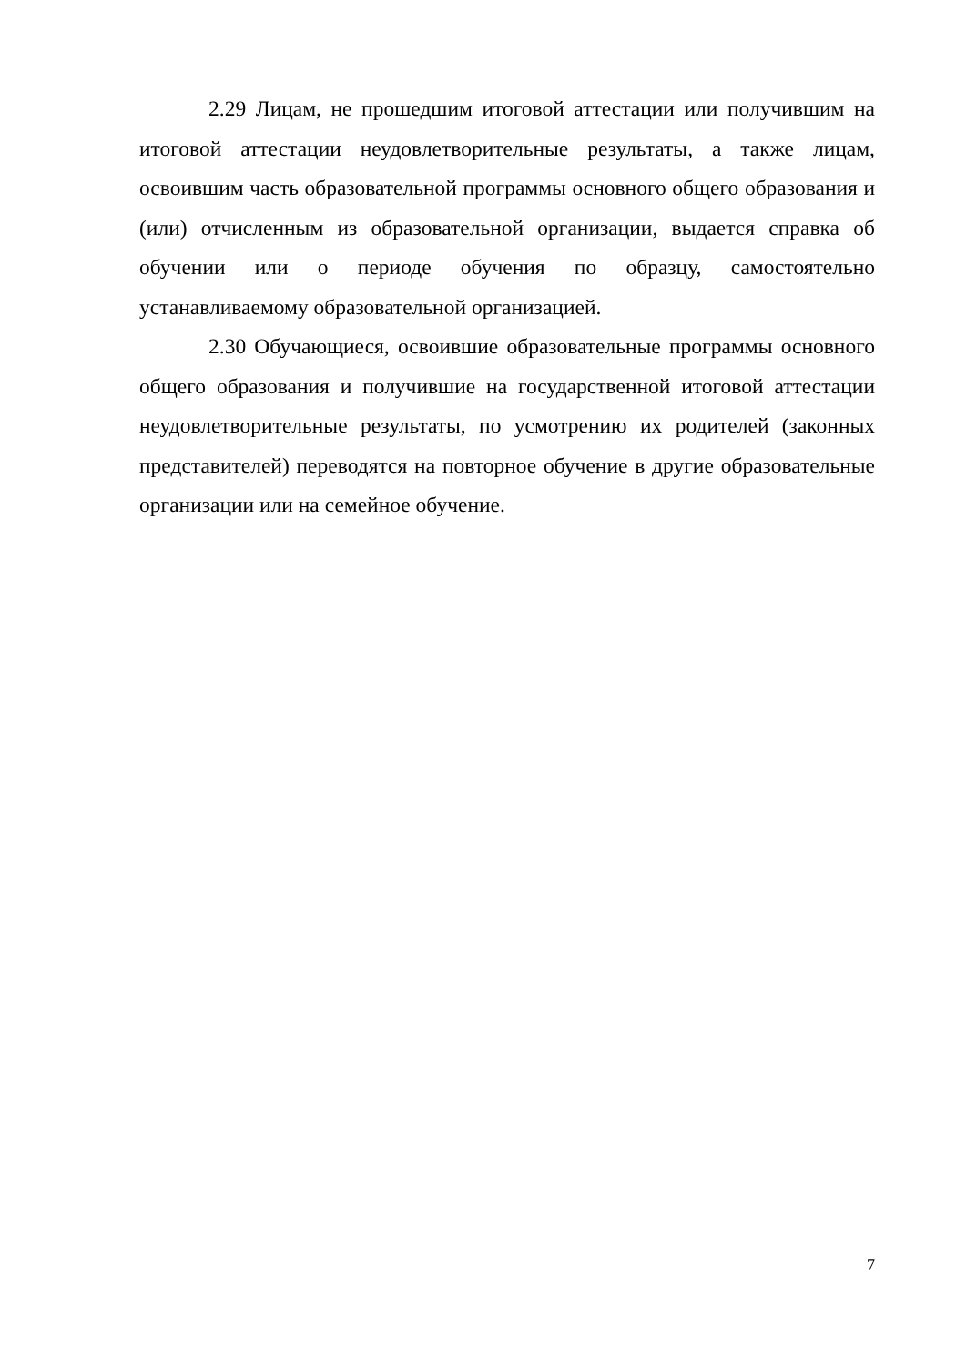2.29 Лицам, не прошедшим итоговой аттестации или получившим на итоговой аттестации неудовлетворительные результаты, а также лицам, освоившим часть образовательной программы основного общего образования и (или) отчисленным из образовательной организации, выдается справка об обучении или о периоде обучения по образцу, самостоятельно устанавливаемому образовательной организацией.
2.30 Обучающиеся, освоившие образовательные программы основного общего образования и получившие на государственной итоговой аттестации неудовлетворительные результаты, по усмотрению их родителей (законных представителей) переводятся на повторное обучение в другие образовательные организации или на семейное обучение.
7